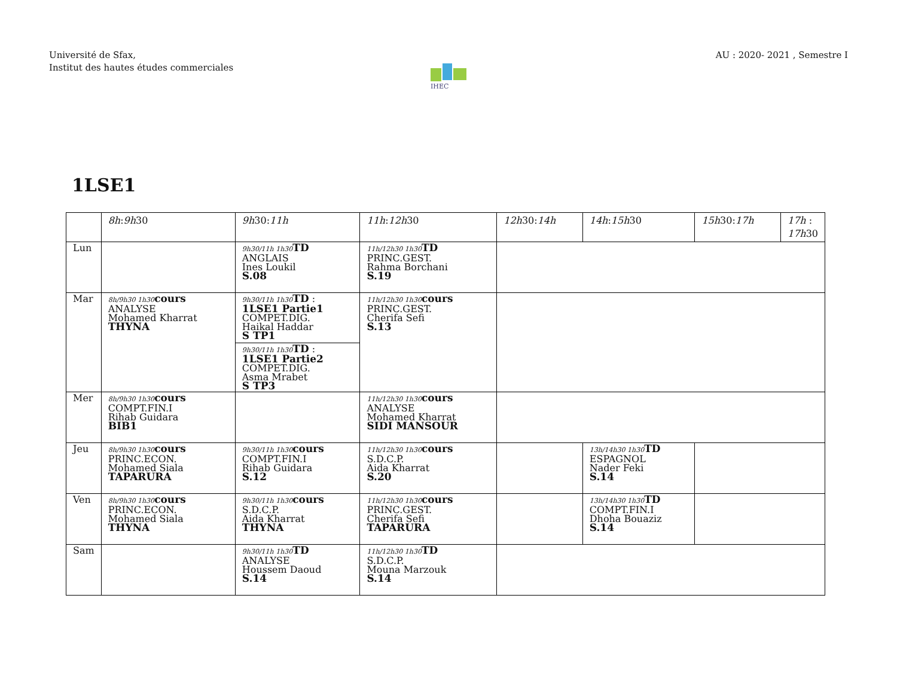Université de Sfax,
Institut des hautes études commerciales
AU : 2020- 2021 , Semestre I
IHEC
1LSE1
| | 8h : 9h 30 | 9h 30: 11h | 11h : 12h 30 | 12h 30: 14h | 14h : 15h 30 | 15h 30: 17h | 17h : 17h 30 |
| --- | --- | --- | --- | --- | --- | --- | --- |
| Lun | | 9h30/11h 1h30 TD ANGLAIS Ines Loukil S.08 | 11h/12h30 1h30 TD PRINC.GEST. Rahma Borchani S.19 | | | | |
| Mar | 8h/9h30 1h30 cours ANALYSE Mohamed Kharrat THYNA | 9h30/11h 1h30 TD : 1LSE1 Partie1 COMPET.DIG. Haikal Haddar S TP1 9h30/11h 1h30 TD : 1LSE1 Partie2 COMPET.DIG. Asma Mrabet S TP3 | 11h/12h30 1h30 cours PRINC.GEST. Cherifa Sefi S.13 | | | | |
| Mer | 8h/9h30 1h30 cours COMPT.FIN.I Rihab Guidara BIB1 | | 11h/12h30 1h30 cours ANALYSE Mohamed Kharrat SIDI MANSOUR | | | | |
| Jeu | 8h/9h30 1h30 cours PRINC.ECON. Mohamed Siala TAPARURA | 9h30/11h 1h30 cours COMPT.FIN.I Rihab Guidara S.12 | 11h/12h30 1h30 cours S.D.C.P. Aida Kharrat S.20 | | 13h/14h30 1h30 TD ESPAGNOL Nader Feki S.14 | | |
| Ven | 8h/9h30 1h30 cours PRINC.ECON. Mohamed Siala THYNA | 9h30/11h 1h30 cours S.D.C.P. Aida Kharrat THYNA | 11h/12h30 1h30 cours PRINC.GEST. Cherifa Sefi TAPARURA | | 13h/14h30 1h30 TD COMPT.FIN.I Dhoha Bouaziz S.14 | | |
| Sam | | 9h30/11h 1h30 TD ANALYSE Houssem Daoud S.14 | 11h/12h30 1h30 TD S.D.C.P. Mouna Marzouk S.14 | | | | |